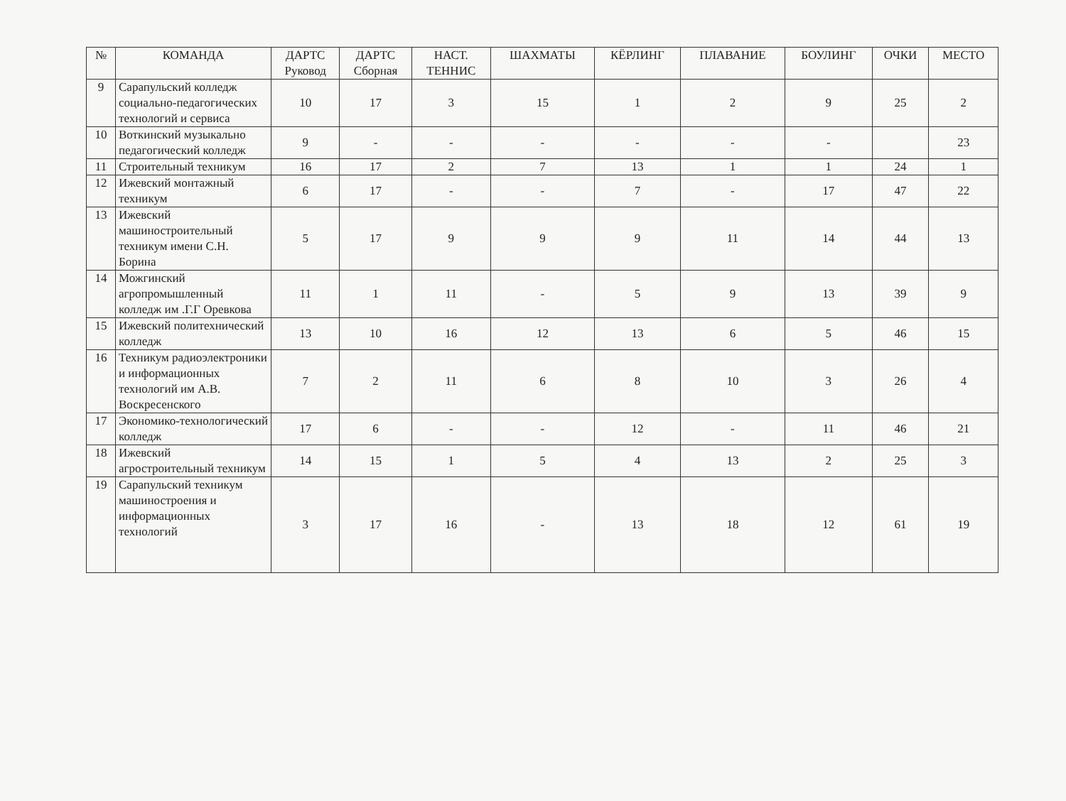| № | КОМАНДА | ДАРТС Руковод | ДАРТС Сборная | НАСТ. ТЕННИС | ШАХМАТЫ | КЁРЛИНГ | ПЛАВАНИЕ | БОУЛИНГ | ОЧКИ | МЕСТО |
| --- | --- | --- | --- | --- | --- | --- | --- | --- | --- | --- |
| 9 | Сарапульский колледж социально-педагогических технологий и сервиса | 10 | 17 | 3 | 15 | 1 | 2 | 9 | 25 | 2 |
| 10 | Воткинский музыкально педагогический колледж | 9 | - | - | - | - | - | - | | 23 |
| 11 | Строительный техникум | 16 | 17 | 2 | 7 | 13 | 1 | 1 | 24 | 1 |
| 12 | Ижевский монтажный техникум | 6 | 17 | - | - | 7 | - | 17 | 47 | 22 |
| 13 | Ижевский машиностроительный техникум имени С.Н. Борина | 5 | 17 | 9 | 9 | 9 | 11 | 14 | 44 | 13 |
| 14 | Можгинский агропромышленный колледж им .Г.Г Оревкова | 11 | 1 | 11 | - | 5 | 9 | 13 | 39 | 9 |
| 15 | Ижевский политехнический колледж | 13 | 10 | 16 | 12 | 13 | 6 | 5 | 46 | 15 |
| 16 | Техникум радиоэлектроники и информационных технологий им А.В. Воскресенского | 7 | 2 | 11 | 6 | 8 | 10 | 3 | 26 | 4 |
| 17 | Экономико-технологический колледж | 17 | 6 | - | - | 12 | - | 11 | 46 | 21 |
| 18 | Ижевский агростроительный техникум | 14 | 15 | 1 | 5 | 4 | 13 | 2 | 25 | 3 |
| 19 | Сарапульский техникум машиностроения и информационных технологий | 3 | 17 | 16 | - | 13 | 18 | 12 | 61 | 19 |